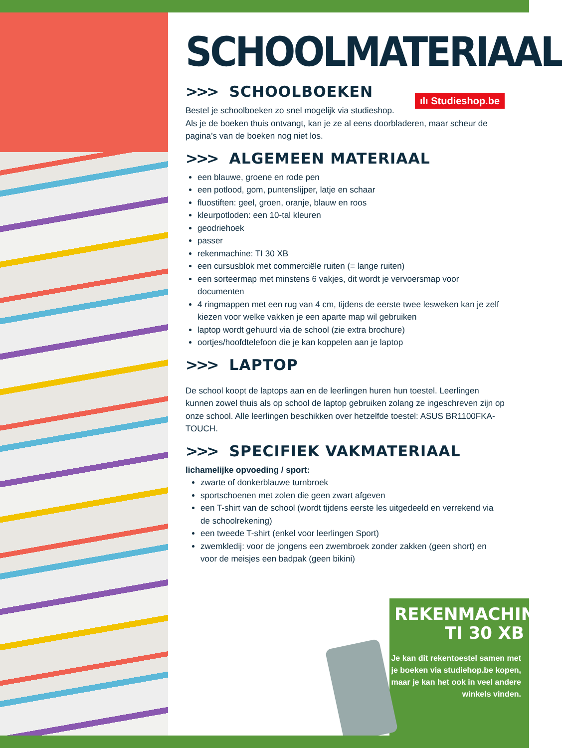ılı Studieshop.be
SCHOOLMATERIAAL
>>> SCHOOLBOEKEN
Bestel je schoolboeken zo snel mogelijk via studieshop.
Als je de boeken thuis ontvangt, kan je ze al eens doorbladeren, maar scheur de pagina’s van de boeken nog niet los.
>>> ALGEMEEN MATERIAAL
een blauwe, groene en rode pen
een potlood, gom, puntenslijper, latje en schaar
fluostiften: geel, groen, oranje, blauw en roos
kleurpotloden: een 10-tal kleuren
geodriehoek
passer
rekenmachine: TI 30 XB
een cursusblok met commerciële ruiten (= lange ruiten)
een sorteermap met minstens 6 vakjes, dit wordt je vervoersmap voor documenten
4 ringmappen met een rug van 4 cm, tijdens de eerste twee lesweken kan je zelf kiezen voor welke vakken je een aparte map wil gebruiken
laptop wordt gehuurd via de school (zie extra brochure)
oortjes/hoofdtelefoon die je kan koppelen aan je laptop
>>> LAPTOP
De school koopt de laptops aan en de leerlingen huren hun toestel. Leerlingen kunnen zowel thuis als op school de laptop gebruiken zolang ze ingeschreven zijn op onze school. Alle leerlingen beschikken over hetzelfde toestel: ASUS BR1100FKA-TOUCH.
>>> SPECIFIEK VAKMATERIAAL
lichamelijke opvoeding / sport:
zwarte of donkerblauwe turnbroek
sportschoenen met zolen die geen zwart afgeven
een T-shirt van de school (wordt tijdens eerste les uitgedeeld en verrekend via de schoolrekening)
een tweede T-shirt (enkel voor leerlingen Sport)
zwemkledij: voor de jongens een zwembroek zonder zakken (geen short) en voor de meisjes een badpak (geen bikini)
REKENMACHINE
TI 30 XB
Je kan dit rekentoestel samen met je boeken via studiehop.be kopen, maar je kan het ook in veel andere winkels vinden.